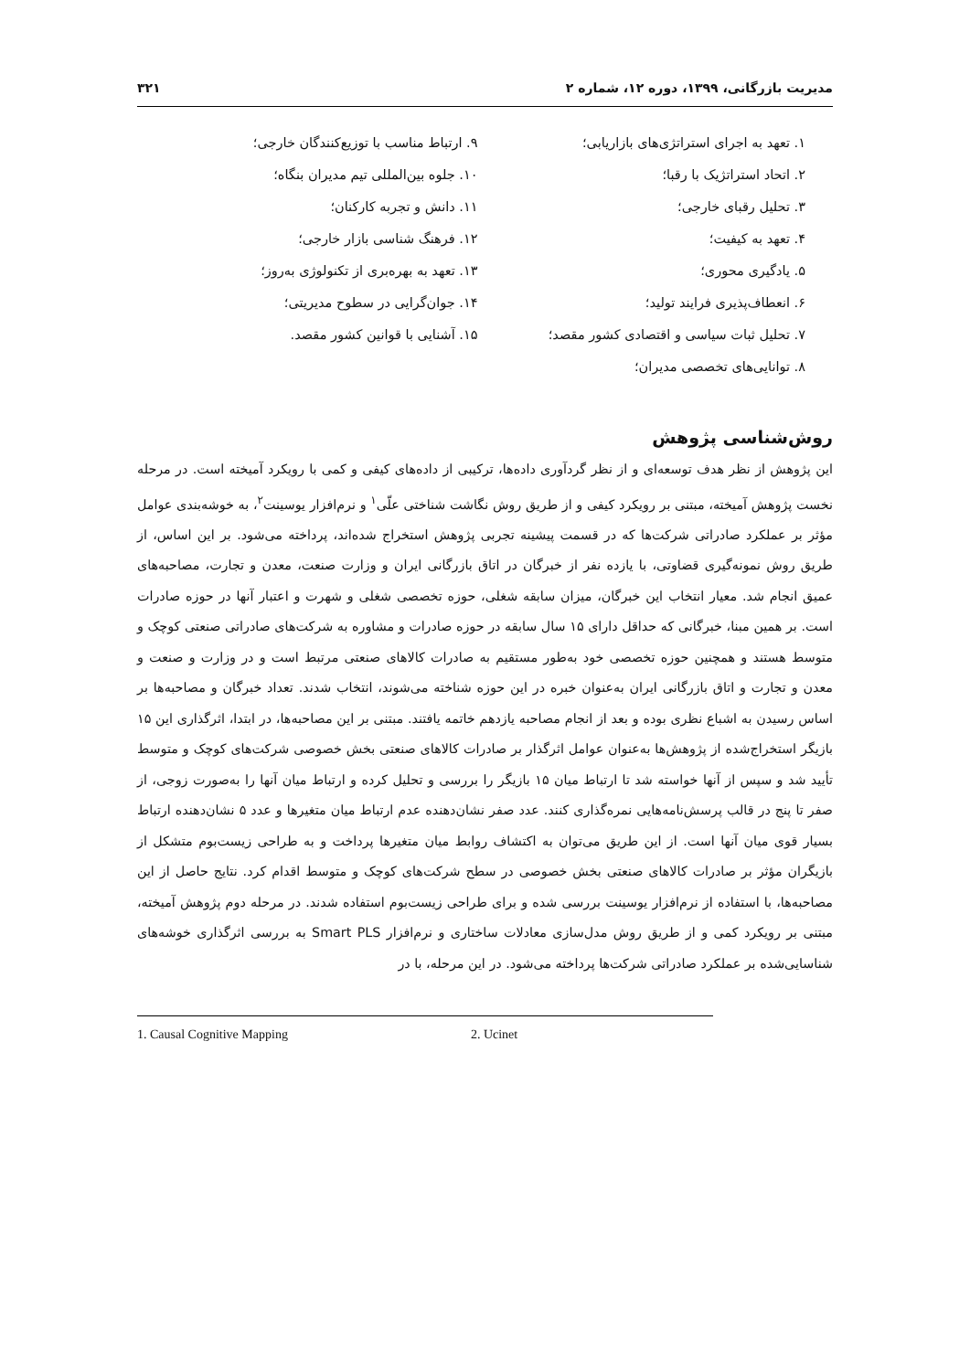مدیریت بازرگانی، ۱۳۹۹، دوره ۱۲، شماره ۲ ۳۲۱
۱. تعهد به اجرای استراتژی‌های بازاریابی؛
۲. اتحاد استراتژیک با رقبا؛
۳. تحلیل رقبای خارجی؛
۴. تعهد به کیفیت؛
۵. یادگیری محوری؛
۶. انعطاف‌پذیری فرایند تولید؛
۷. تحلیل ثبات سیاسی و اقتصادی کشور مقصد؛
۸. توانایی‌های تخصصی مدیران؛
۹. ارتباط مناسب با توزیع‌کنندگان خارجی؛
۱۰. جلوه بین‌المللی تیم مدیران بنگاه؛
۱۱. دانش و تجربه کارکنان؛
۱۲. فرهنگ شناسی بازار خارجی؛
۱۳. تعهد به بهره‌بری از تکنولوژی به‌روز؛
۱۴. جوان‌گرایی در سطوح مدیریتی؛
۱۵. آشنایی با قوانین کشور مقصد.
روش‌شناسی پژوهش
این پژوهش از نظر هدف توسعه‌ای و از نظر گردآوری داده‌ها، ترکیبی از داده‌های کیفی و کمی با رویکرد آمیخته است. در مرحله نخست پژوهش آمیخته، مبتنی بر رویکرد کیفی و از طریق روش نگاشت شناختی علّی<sup>۱</sup> و نرم‌افزار یوسینت<sup>۲</sup>، به خوشه‌بندی عوامل مؤثر بر عملکرد صادراتی شرکت‌ها که در قسمت پیشینه تجربی پژوهش استخراج شده‌اند، پرداخته می‌شود. بر این اساس، از طریق روش نمونه‌گیری قضاوتی، با یازده نفر از خبرگان در اتاق بازرگانی ایران و وزارت صنعت، معدن و تجارت، مصاحبه‌های عمیق انجام شد. معیار انتخاب این خبرگان، میزان سابقه شغلی، حوزه تخصصی شغلی و شهرت و اعتبار آنها در حوزه صادرات است. بر همین مبنا، خبرگانی که حداقل دارای ۱۵ سال سابقه در حوزه صادرات و مشاوره به شرکت‌های صادراتی صنعتی کوچک و متوسط هستند و همچنین حوزه تخصصی خود به‌طور مستقیم به صادرات کالاهای صنعتی مرتبط است و در وزارت و صنعت و معدن و تجارت و اتاق بازرگانی ایران به‌عنوان خبره در این حوزه شناخته می‌شوند، انتخاب شدند. تعداد خبرگان و مصاحبه‌ها بر اساس رسیدن به اشباع نظری بوده و بعد از انجام مصاحبه یازدهم خاتمه یافتند. مبتنی بر این مصاحبه‌ها، در ابتدا، اثرگذاری این ۱۵ بازیگر استخراج‌شده از پژوهش‌ها به‌عنوان عوامل اثرگذار بر صادرات کالاهای صنعتی بخش خصوصی شرکت‌های کوچک و متوسط تأیید شد و سپس از آنها خواسته شد تا ارتباط میان ۱۵ بازیگر را بررسی و تحلیل کرده و ارتباط میان آنها را به‌صورت زوجی، از صفر تا پنج در قالب پرسش‌نامه‌هایی نمره‌گذاری کنند. عدد صفر نشان‌دهنده عدم ارتباط میان متغیرها و عدد ۵ نشان‌دهنده ارتباط بسیار قوی میان آنها است. از این طریق می‌توان به اکتشاف روابط میان متغیرها پرداخت و به طراحی زیست‌بوم متشکل از بازیگران مؤثر بر صادرات کالاهای صنعتی بخش خصوصی در سطح شرکت‌های کوچک و متوسط اقدام کرد. نتایج حاصل از این مصاحبه‌ها، با استفاده از نرم‌افزار یوسینت بررسی شده و برای طراحی زیست‌بوم استفاده شدند. در مرحله دوم پژوهش آمیخته، مبتنی بر رویکرد کمی و از طریق روش مدل‌سازی معادلات ساختاری و نرم‌افزار Smart PLS به بررسی اثرگذاری خوشه‌های شناسایی‌شده بر عملکرد صادراتی شرکت‌ها پرداخته می‌شود. در این مرحله، با در
1. Causal Cognitive Mapping 2. Ucinet